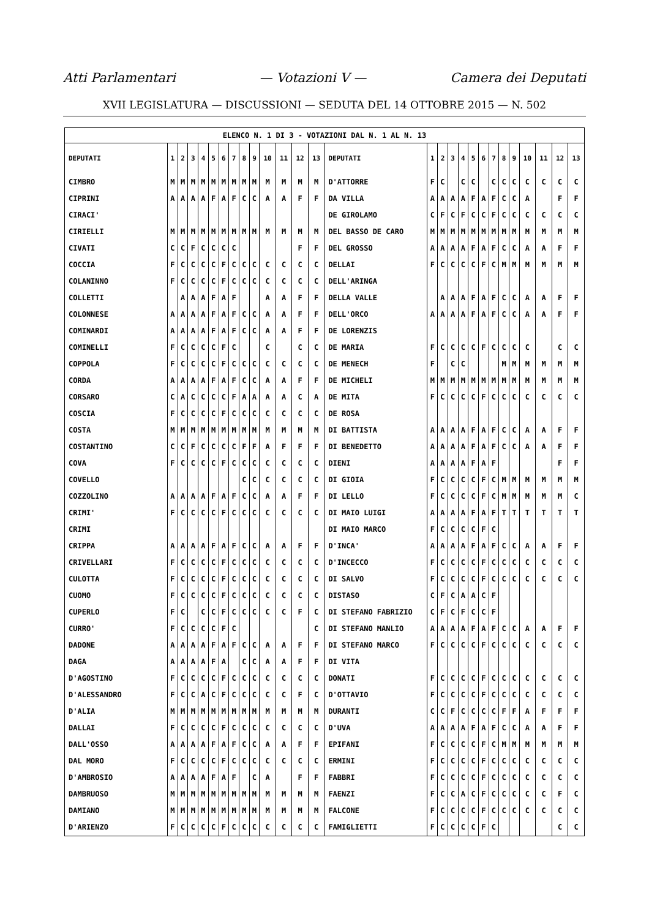Atti Parlamentari — Votazioni V — Camera dei Deputati
XVII LEGISLATURA — DISCUSSIONI — SEDUTA DEL 14 OTTOBRE 2015 — N. 502
| ELENCO N. 1 DI 3 - VOTAZIONI DAL N. 1 AL N. 13 | | | | | | | | | | | | | | | | | | | | | | | | | | | |
| DEPUTATI | 1 | 2 | 3 | 4 | 5 | 6 | 7 | 8 | 9 | 10 | 11 | 12 | 13 | DEPUTATI | 1 | 2 | 3 | 4 | 5 | 6 | 7 | 8 | 9 | 10 | 11 | 12 | 13 |
| CIMBRO | M | M | M | M | M | M | M | M | M | M | M | M | M | D'ATTORRE | F | C | | C | C | | C | C | C | C | C | C | C |
| CIPRINI | A | A | A | A | F | A | F | C | C | A | A | F | F | DA VILLA | A | A | A | A | F | A | F | C | C | A | | F | F |
| CIRACI' | | | | | | | | | | | | | | DE GIROLAMO | C | F | C | F | C | C | F | C | C | C | C | C | C |
| CIRIELLI | M | M | M | M | M | M | M | M | M | M | M | M | M | DEL BASSO DE CARO | M | M | M | M | M | M | M | M | M | M | M | M | M |
| CIVATI | C | C | F | C | C | C | C | | | | | F | F | DEL GROSSO | A | A | A | A | F | A | F | C | C | A | A | F | F |
| COCCIA | F | C | C | C | C | F | C | C | C | C | C | C | C | DELLAI | F | C | C | C | C | F | C | M | M | M | M | M | M |
| COLANINNO | F | C | C | C | C | F | C | C | C | C | C | C | C | DELL'ARINGA | | | | | | | | | | | | | |
| COLLETTI | | A | A | A | F | A | F | | | A | A | F | F | DELLA VALLE | | A | A | A | F | A | F | C | C | A | A | F | F |
| COLONNESE | A | A | A | A | F | A | F | C | C | A | A | F | F | DELL'ORCO | A | A | A | A | F | A | F | C | C | A | A | F | F |
| COMINARDI | A | A | A | A | F | A | F | C | C | A | A | F | F | DE LORENZIS | | | | | | | | | | | | | |
| COMINELLI | F | C | C | C | C | F | C | | | C | | C | C | DE MARIA | F | C | C | C | C | F | C | C | C | C | | C | C |
| COPPOLA | F | C | C | C | C | F | C | C | C | C | C | C | C | DE MENECH | F | | C | C | | | | M | M | M | M | M | M |
| CORDA | A | A | A | A | F | A | F | C | C | A | A | F | F | DE MICHELI | M | M | M | M | M | M | M | M | M | M | M | M | M |
| CORSARO | C | A | C | C | C | C | F | A | A | A | A | C | A | DE MITA | F | C | C | C | C | F | C | C | C | C | C | C | C |
| COSCIA | F | C | C | C | C | F | C | C | C | C | C | C | C | DE ROSA | | | | | | | | | | | | | |
| COSTA | M | M | M | M | M | M | M | M | M | M | M | M | M | DI BATTISTA | A | A | A | A | F | A | F | C | C | A | A | F | F |
| COSTANTINO | C | C | F | C | C | C | C | F | F | A | F | F | F | DI BENEDETTO | A | A | A | A | F | A | F | C | C | A | A | F | F |
| COVA | F | C | C | C | C | F | C | C | C | C | C | C | C | DIENI | A | A | A | A | F | A | F | | | | | F | F |
| COVELLO | | | | | | | | C | C | C | C | C | C | DI GIOIA | F | C | C | C | C | F | C | M | M | M | M | M | M |
| COZZOLINO | A | A | A | A | F | A | F | C | C | A | A | F | F | DI LELLO | F | C | C | C | C | F | C | M | M | M | M | M | C |
| CRIMI' | F | C | C | C | C | F | C | C | C | C | C | C | C | DI MAIO LUIGI | A | A | A | A | F | A | F | T | T | T | T | T | T |
| CRIMI | | | | | | | | | | | | | | DI MAIO MARCO | F | C | C | C | C | F | C | | | | | | |
| CRIPPA | A | A | A | A | F | A | F | C | C | A | A | F | F | D'INCA' | A | A | A | A | F | A | F | C | C | A | A | F | F |
| CRIVELLARI | F | C | C | C | C | F | C | C | C | C | C | C | C | D'INCECCO | F | C | C | C | C | F | C | C | C | C | C | C | C |
| CULOTTA | F | C | C | C | C | F | C | C | C | C | C | C | C | DI SALVO | F | C | C | C | C | F | C | C | C | C | C | C | C |
| CUOMO | F | C | C | C | C | F | C | C | C | C | C | C | C | DISTASO | C | F | C | A | A | C | F | | | | | | |
| CUPERLO | F | C | | C | C | F | C | C | C | C | C | F | C | DI STEFANO FABRIZIO | C | F | C | F | C | C | F | | | | | | |
| CURRO' | F | C | C | C | C | F | C | | | | | | C | DI STEFANO MANLIO | A | A | A | A | F | A | F | C | C | A | A | F | F |
| DADONE | A | A | A | A | F | A | F | C | C | A | A | F | F | DI STEFANO MARCO | F | C | C | C | C | F | C | C | C | C | C | C | C |
| DAGA | A | A | A | A | F | A | | C | C | A | A | F | F | DI VITA | | | | | | | | | | | | | |
| D'AGOSTINO | F | C | C | C | C | F | C | C | C | C | C | C | C | DONATI | F | C | C | C | C | F | C | C | C | C | C | C | C |
| D'ALESSANDRO | F | C | C | A | C | F | C | C | C | C | C | F | C | D'OTTAVIO | F | C | C | C | C | F | C | C | C | C | C | C | C |
| D'ALIA | M | M | M | M | M | M | M | M | M | M | M | M | M | DURANTI | C | C | F | C | C | C | C | F | F | A | F | F | F |
| DALLAI | F | C | C | C | C | F | C | C | C | C | C | C | C | D'UVA | A | A | A | A | F | A | F | C | C | A | A | F | F |
| DALL'OSSO | A | A | A | A | F | A | F | C | C | A | A | F | F | EPIFANI | F | C | C | C | C | F | C | M | M | M | M | M | M |
| DAL MORO | F | C | C | C | C | F | C | C | C | C | C | C | C | ERMINI | F | C | C | C | C | F | C | C | C | C | C | C | C |
| D'AMBROSIO | A | A | A | A | F | A | F | | C | A | | F | F | FABBRI | F | C | C | C | C | F | C | C | C | C | C | C | C |
| DAMBRUOSO | M | M | M | M | M | M | M | M | M | M | M | M | M | FAENZI | F | C | C | A | C | F | C | C | C | C | C | F | C |
| DAMIANO | M | M | M | M | M | M | M | M | M | M | M | M | M | FALCONE | F | C | C | C | C | F | C | C | C | C | C | C | C |
| D'ARIENZO | F | C | C | C | C | F | C | C | C | C | C | C | C | FAMIGLIETTI | F | C | C | C | C | F | C | | | | | C | C |